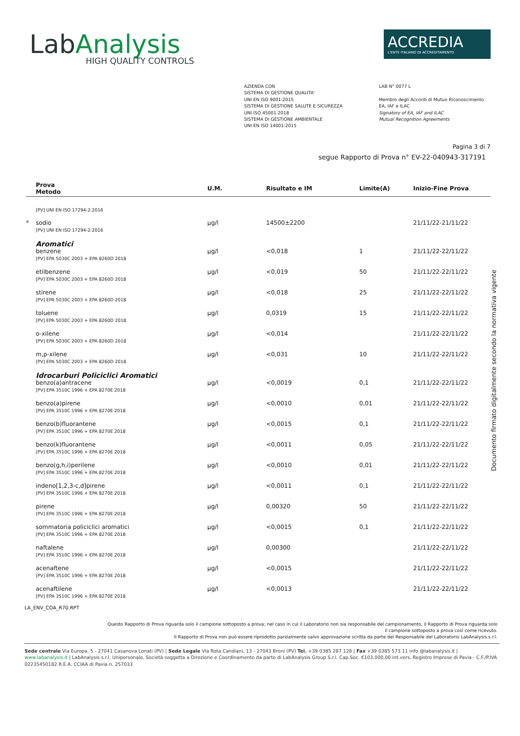LabAnalysis
HIGH QUALITY CONTROLS
ACCREDIA
L'ENTE ITALIANO DI ACCREDITAMENTO
AZIENDA CON
SISTEMA DI GESTIONE QUALITA'
UNI EN ISO 9001:2015
SISTEMA DI GESTIONE SALUTE E SICUREZZA
UNI ISO 45001:2018
SISTEMA DI GESTIONE AMBIENTALE
UNI EN ISO 14001:2015
LAB N° 0077 L
Membro degli Accordi di Mutuo Riconoscimento
EA, IAF e ILAC
Signatory of EA, IAF and ILAC
Mutual Recognition Agreements
Pagina 3 di 7
segue Rapporto di Prova n° EV-22-040943-317191
| | Prova Metodo | U.M. | Risultato e IM | Limite(A) | Inizio-Fine Prova |
| --- | --- | --- | --- | --- | --- |
| | [PV] UNI EN ISO 17294-2:2016 | | | | |
| * | sodio [PV] UNI EN ISO 17294-2:2016 | µg/l | 14500±2200 | | 21/11/22-21/11/22 |
| | Aromatici | | | | |
| | benzene [PV] EPA 5030C 2003 + EPA 8260D 2018 | µg/l | <0,018 | 1 | 21/11/22-22/11/22 |
| | etilbenzene [PV] EPA 5030C 2003 + EPA 8260D 2018 | µg/l | <0,019 | 50 | 21/11/22-22/11/22 |
| | stirene [PV] EPA 5030C 2003 + EPA 8260D 2018 | µg/l | <0,018 | 25 | 21/11/22-22/11/22 |
| | toluene [PV] EPA 5030C 2003 + EPA 8260D 2018 | µg/l | 0,0319 | 15 | 21/11/22-22/11/22 |
| | o-xilene [PV] EPA 5030C 2003 + EPA 8260D 2018 | µg/l | <0,014 | | 21/11/22-22/11/22 |
| | m,p-xilene [PV] EPA 5030C 2003 + EPA 8260D 2018 | µg/l | <0,031 | 10 | 21/11/22-22/11/22 |
| | Idrocarburi Policiclici Aromatici | | | | |
| | benzo(a)antracene [PV] EPA 3510C 1996 + EPA 8270E 2018 | µg/l | <0,0019 | 0,1 | 21/11/22-22/11/22 |
| | benzo(a)pirene [PV] EPA 3510C 1996 + EPA 8270E 2018 | µg/l | <0,0010 | 0,01 | 21/11/22-22/11/22 |
| | benzo(b)fluorantene [PV] EPA 3510C 1996 + EPA 8270E 2018 | µg/l | <0,0015 | 0,1 | 21/11/22-22/11/22 |
| | benzo(k)fluorantene [PV] EPA 3510C 1996 + EPA 8270E 2018 | µg/l | <0,0011 | 0,05 | 21/11/22-22/11/22 |
| | benzo(g,h,i)perilene [PV] EPA 3510C 1996 + EPA 8270E 2018 | µg/l | <0,0010 | 0,01 | 21/11/22-22/11/22 |
| | indeno[1,2,3-c,d]pirene [PV] EPA 3510C 1996 + EPA 8270E 2018 | µg/l | <0,0011 | 0,1 | 21/11/22-22/11/22 |
| | pirene [PV] EPA 3510C 1996 + EPA 8270E 2018 | µg/l | 0,00320 | 50 | 21/11/22-22/11/22 |
| | sommatoria policiclici aromatici [PV] EPA 3510C 1996 + EPA 8270E 2018 | µg/l | <0,0015 | 0,1 | 21/11/22-22/11/22 |
| | naftalene [PV] EPA 3510C 1996 + EPA 8270E 2018 | µg/l | 0,00300 | | 21/11/22-22/11/22 |
| | acenaftene [PV] EPA 3510C 1996 + EPA 8270E 2018 | µg/l | <0,0015 | | 21/11/22-22/11/22 |
| | acenaftilene [PV] EPA 3510C 1996 + EPA 8270E 2018 | µg/l | <0,0013 | | 21/11/22-22/11/22 |
LA_ENV_COA_R70.RPT
Questo Rapporto di Prova riguarda solo il campione sottoposto a prova; nel caso in cui il Laboratorio non sia responsabile del campionamento, il Rapporto di Prova riguarda solo
il campione sottoposto a prova così come ricevuto.
Il Rapporto di Prova non può essere riprodotto parzialmente salvo approvazione scritta da parte del Responsabile del Laboratorio LabAnalysis s.r.l.
Sede centrale Via Europa, 5 - 27041 Casanova Lonati (PV) | Sede Legale Via Rota Candiani, 13 - 27043 Broni (PV) Tel. +39 0385 287 128 | Fax +39 0385 573 11 info @labanalysis.it | www.labanalysis.it | LabAnalysis s.r.l. Unipersonale, Società soggetta a Direzione e Coordinamento da parte di LabAnalysis Group S.r.l. Cap.Soc. €103.000,00 int.vers. Registro Imprese di Pavia - C.F./P.IVA 02235450182 R.E.A. CCIAA di Pavia n. 257033
Documento firmato digitalmente secondo la normativa vigente